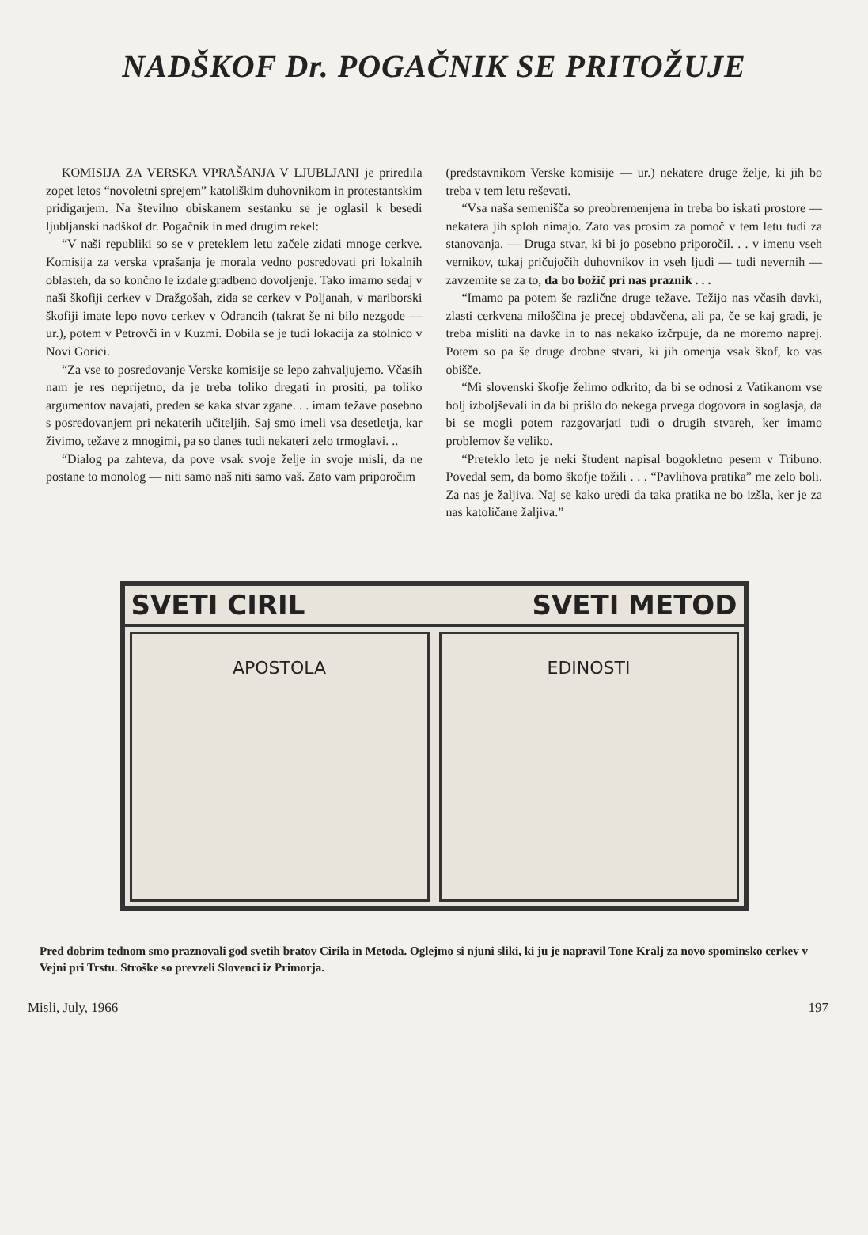NADŠKOF Dr. POGAČNIK SE PRITOŽUJE
KOMISIJA ZA VERSKA VPRAŠANJA V LJUBLJANI je priredila zopet letos “novoletni sprejem” katoliškim duhovnikom in protestantskim pridigarjem. Na številno obiskanem sestanku se je oglasil k besedi ljubljanski nadškof dr. Pogačnik in med drugim rekel:
“V naši republiki so se v preteklem letu začele zidati mnoge cerkve. Komisija za verska vprašanja je morala vedno posredovati pri lokalnih oblasteh, da so končno le izdale gradbeno dovoljenje. Tako imamo sedaj v naši škofiji cerkev v Dražgošah, zida se cerkev v Poljanah, v mariborski škofiji imate lepo novo cerkev v Odrancih (takrat še ni bilo nezgode — ur.), potem v Petrovči in v Kuzmi. Dobila se je tudi lokacija za stolnico v Novi Gorici.
“Za vse to posredovanje Verske komisije se lepo zahvaljujemo. Včasih nam je res neprijetno, da je treba toliko dregati in prositi, pa toliko argumentov navajati, preden se kaka stvar zgane. . . imam težave posebno s posredovanjem pri nekaterih učiteljih. Saj smo imeli vsa desetletja, kar živimo, težave z mnogimi, pa so danes tudi nekateri zelo trmoglavi. ..
“Dialog pa zahteva, da pove vsak svoje želje in svoje misli, da ne postane to monolog — niti samo naš niti samo vaš. Zato vam priporočim
(predstavnikom Verske komisije — ur.) nekatere druge želje, ki jih bo treba v tem letu reševati.
“Vsa naša semenišča so preobremenjena in treba bo iskati prostore — nekatera jih sploh nimajo. Zato vas prosim za pomoč v tem letu tudi za stanovanja. — Druga stvar, ki bi jo posebno priporočil. . . v imenu vseh vernikov, tukaj pričujočih duhovnikov in vseh ljudi — tudi nevernih — zavzemite se za to, da bo božič pri nas praznik . . .
“Imamo pa potem še različne druge težave. Težijo nas včasih davki, zlasti cerkvena miloščina je precej obdavčena, ali pa, če se kaj gradi, je treba misliti na davke in to nas nekako izčrpuje, da ne moremo naprej. Potem so pa še druge drobne stvari, ki jih omenja vsak škof, ko vas obišče.
“Mi slovenski škofje želimo odkrito, da bi se odnosi z Vatikanom vse bolj izboljševali in da bi prišlo do nekega prvega dogovora in soglasja, da bi se mogli potem razgovarjati tudi o drugih stvareh, ker imamo problemov še veliko.
“Preteklo leto je neki študent napisal bogokletno pesem v Tribuno. Povedal sem, da bomo škofje tožili . . . “Pavlihova pratika” me zelo boli. Za nas je žaljiva. Naj se kako uredi da taka pratika ne bo izšla, ker je za nas katoličane žaljiva.”
SVETI CIRIL SVETI METOD
APOSTOLA EDINOSTI
Pred dobrim tednom smo praznovali god svetih bratov Cirila in Metoda. Oglejmo si njuni sliki, ki ju je napravil Tone Kralj za novo spominsko cerkev v Vejni pri Trstu. Stroške so prevzeli Slovenci iz Primorja.
Misli, July, 1966 197